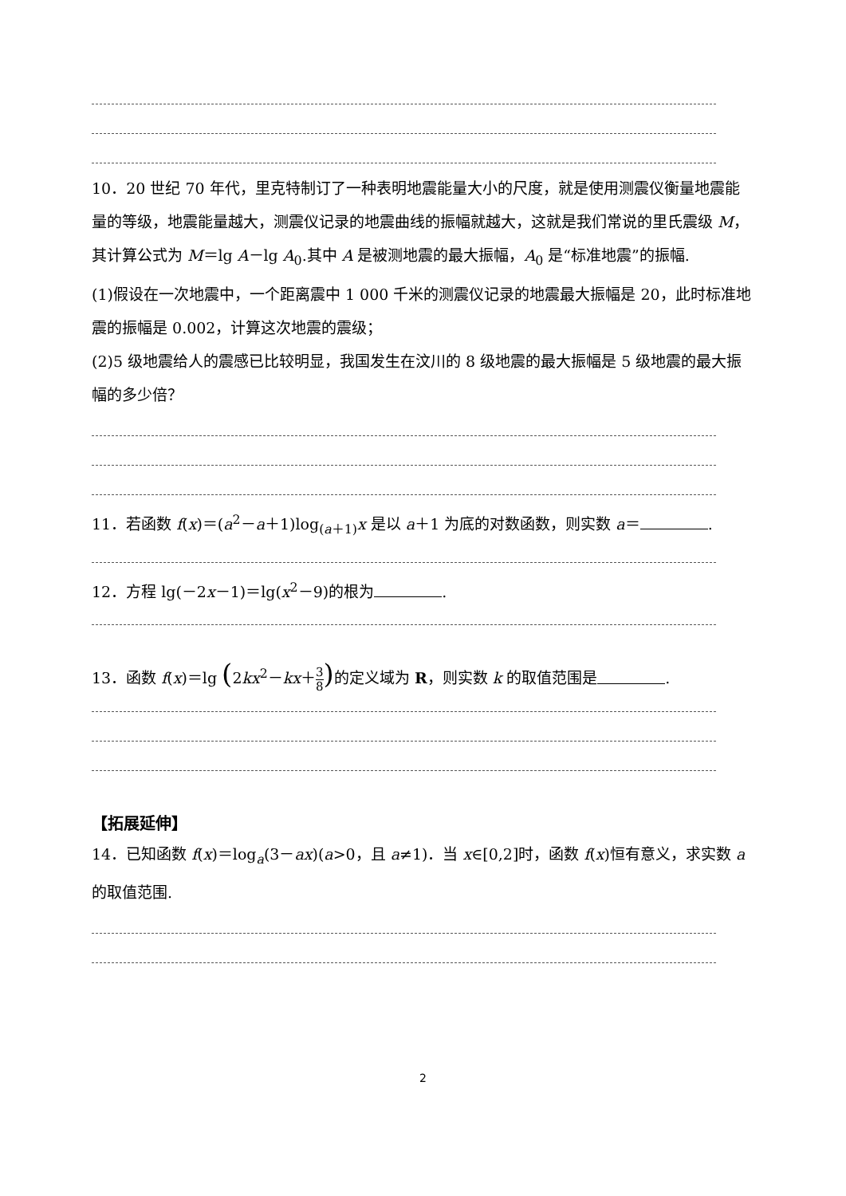10．20 世纪 70 年代，里克特制订了一种表明地震能量大小的尺度，就是使用测震仪衡量地震能量的等级，地震能量越大，测震仪记录的地震曲线的振幅就越大，这就是我们常说的里氏震级 M，其计算公式为 M＝lg A－lg A<sub>0</sub>.其中 A 是被测地震的最大振幅，A<sub>0</sub> 是“标准地震”的振幅.
(1)假设在一次地震中，一个距离震中 1 000 千米的测震仪记录的地震最大振幅是 20，此时标准地震的振幅是 0.002，计算这次地震的震级；
(2)5 级地震给人的震感已比较明显，我国发生在汶川的 8 级地震的最大振幅是 5 级地震的最大振幅的多少倍？
11．若函数 f(x)＝(a<sup>2</sup>－a＋1)log<sub>(a＋1)</sub>x 是以 a＋1 为底的对数函数，则实数 a＝ .
12．方程 lg(－2x－1)＝lg(x<sup>2</sup>－9)的根为 .
13．函数 f(x)＝lg (2kx<sup>2</sup>－kx＋3 8) 的定义域为 R，则实数 k 的取值范围是 .
【拓展延伸】
14．已知函数 f(x)＝log<sub>a</sub>(3－ax)(a>0，且 a≠1)．当 x∈[0,2]时，函数 f(x)恒有意义，求实数 a 的取值范围.
2